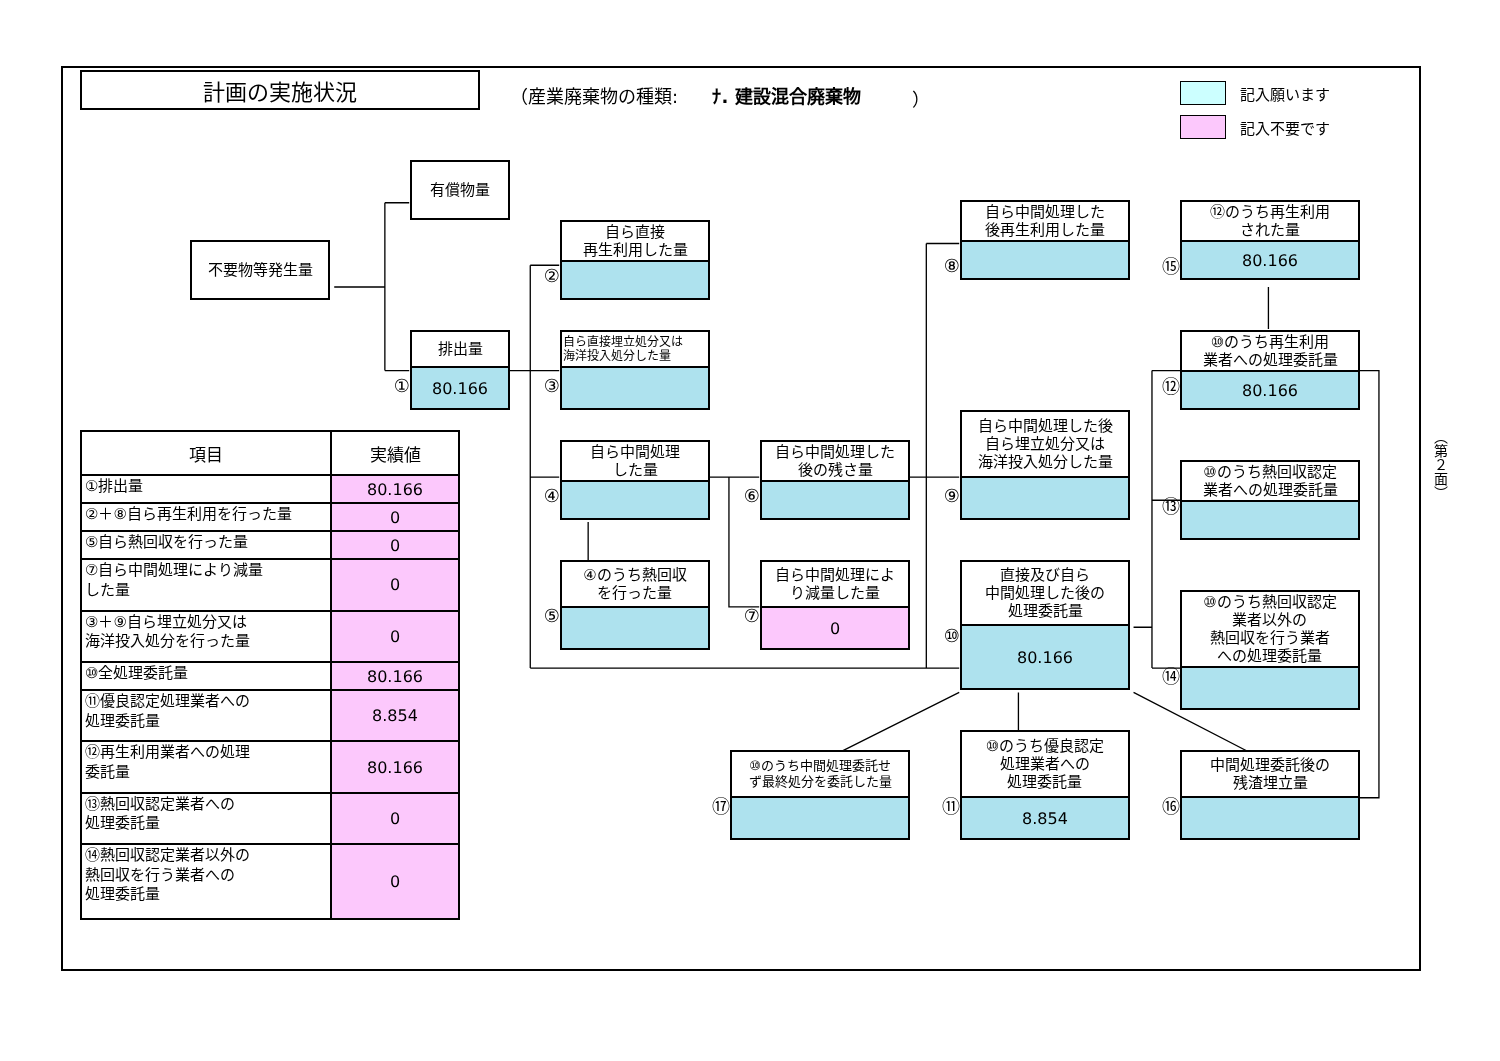計画の実施状況
（産業廃棄物の種類: ﾅ. 建設混合廃棄物 ）
記入願います
記入不要です
有償物量
不要物等発生量
①
排出量
80.166
②
自ら直接
再生利用した量
③
自ら直接埋立処分又は
海洋投入処分した量
④
自ら中間処理
した量
⑤
④のうち熱回収
を行った量
⑥
自ら中間処理した
後の残さ量
⑦
自ら中間処理によ
り減量した量
0
⑧
自ら中間処理した
後再生利用した量
⑨
自ら中間処理した後
自ら埋立処分又は
海洋投入処分した量
⑩
直接及び自ら
中間処理した後の
処理委託量
80.166
⑮
⑫のうち再生利用
された量
80.166
⑫
⑩のうち再生利用
業者への処理委託量
80.166
⑬
⑩のうち熱回収認定
業者への処理委託量
⑭
⑩のうち熱回収認定
業者以外の
熱回収を行う業者
への処理委託量
⑰
⑩のうち中間処理委託せ
ず最終処分を委託した量
⑪
⑩のうち優良認定
処理業者への
処理委託量
8.854
⑯
中間処理委託後の
残渣埋立量
（第２面）
| 項目 | 実績値 |
| --- | --- |
| ①排出量 | 80.166 |
| ②＋⑧自ら再生利用を行った量 | 0 |
| ⑤自ら熱回収を行った量 | 0 |
| ⑦自ら中間処理により減量 した量 | 0 |
| ③＋⑨自ら埋立処分又は 海洋投入処分を行った量 | 0 |
| ⑩全処理委託量 | 80.166 |
| ⑪優良認定処理業者への 処理委託量 | 8.854 |
| ⑫再生利用業者への処理 委託量 | 80.166 |
| ⑬熱回収認定業者への 処理委託量 | 0 |
| ⑭熱回収認定業者以外の 熱回収を行う業者への 処理委託量 | 0 |